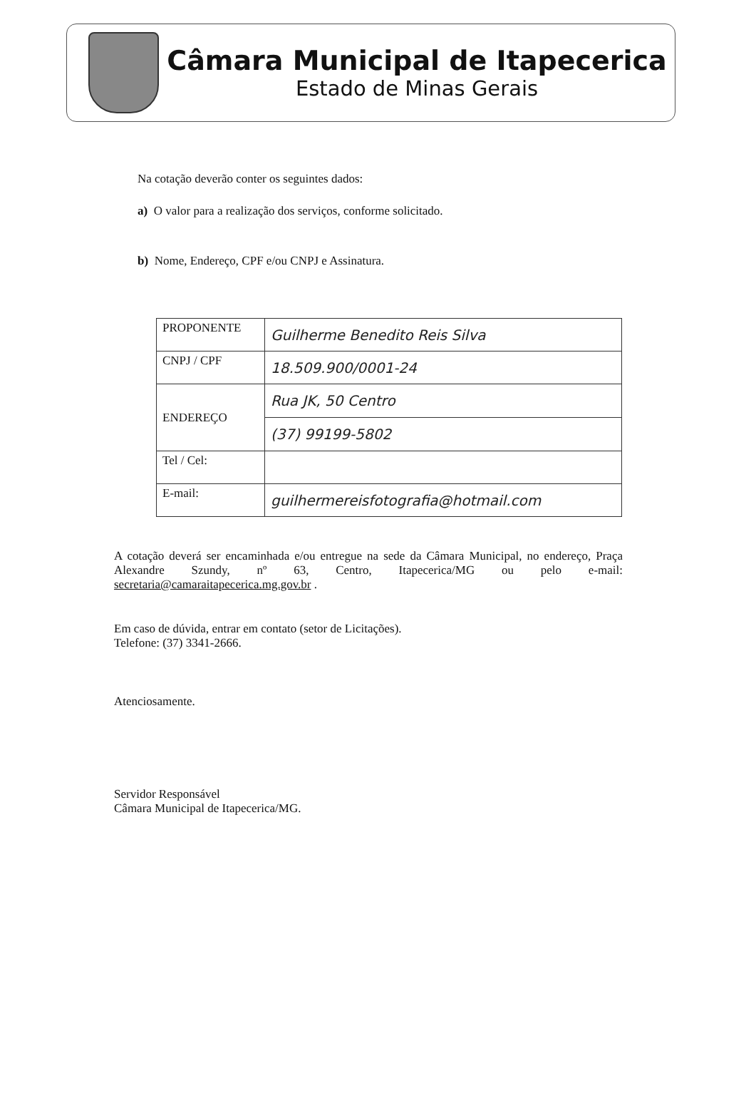Câmara Municipal de Itapecerica
Estado de Minas Gerais
Na cotação deverão conter os seguintes dados:
a) O valor para a realização dos serviços, conforme solicitado.
b) Nome, Endereço, CPF e/ou CNPJ e Assinatura.
| PROPONENTE | Guilherme Benedito Reis Silva |
| CNPJ / CPF | 18.509.900/0001-24 |
| ENDEREÇO | Rua JK, 50 Centro |
| | (37) 99199-5802 |
| Tel / Cel: | |
| E-mail: | guilhermereisfotografia@hotmail.com |
A cotação deverá ser encaminhada e/ou entregue na sede da Câmara Municipal, no endereço, Praça Alexandre Szundy, nº 63, Centro, Itapecerica/MG ou pelo e-mail: secretaria@camaraitapecerica.mg.gov.br .
Em caso de dúvida, entrar em contato (setor de Licitações).
Telefone: (37) 3341-2666.
Atenciosamente.
Servidor Responsável
Câmara Municipal de Itapecerica/MG.